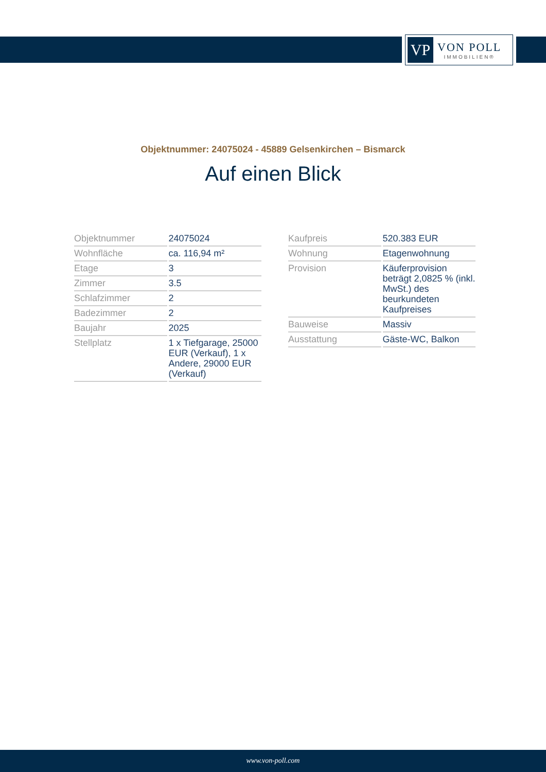VP
VON POLL
IMMOBILIEN®
Objektnummer: 24075024 - 45889 Gelsenkirchen – Bismarck
Auf einen Blick
| Objektnummer | 24075024 |
| Wohnfläche | ca. 116,94 m² |
| Etage | 3 |
| Zimmer | 3.5 |
| Schlafzimmer | 2 |
| Badezimmer | 2 |
| Baujahr | 2025 |
| Stellplatz | 1 x Tiefgarage, 25000 EUR (Verkauf), 1 x Andere, 29000 EUR (Verkauf) |
| Kaufpreis | 520.383 EUR |
| Wohnung | Etagenwohnung |
| Provision | Käuferprovision beträgt 2,0825 % (inkl. MwSt.) des beurkundeten Kaufpreises |
| Bauweise | Massiv |
| Ausstattung | Gäste-WC, Balkon |
www.von-poll.com